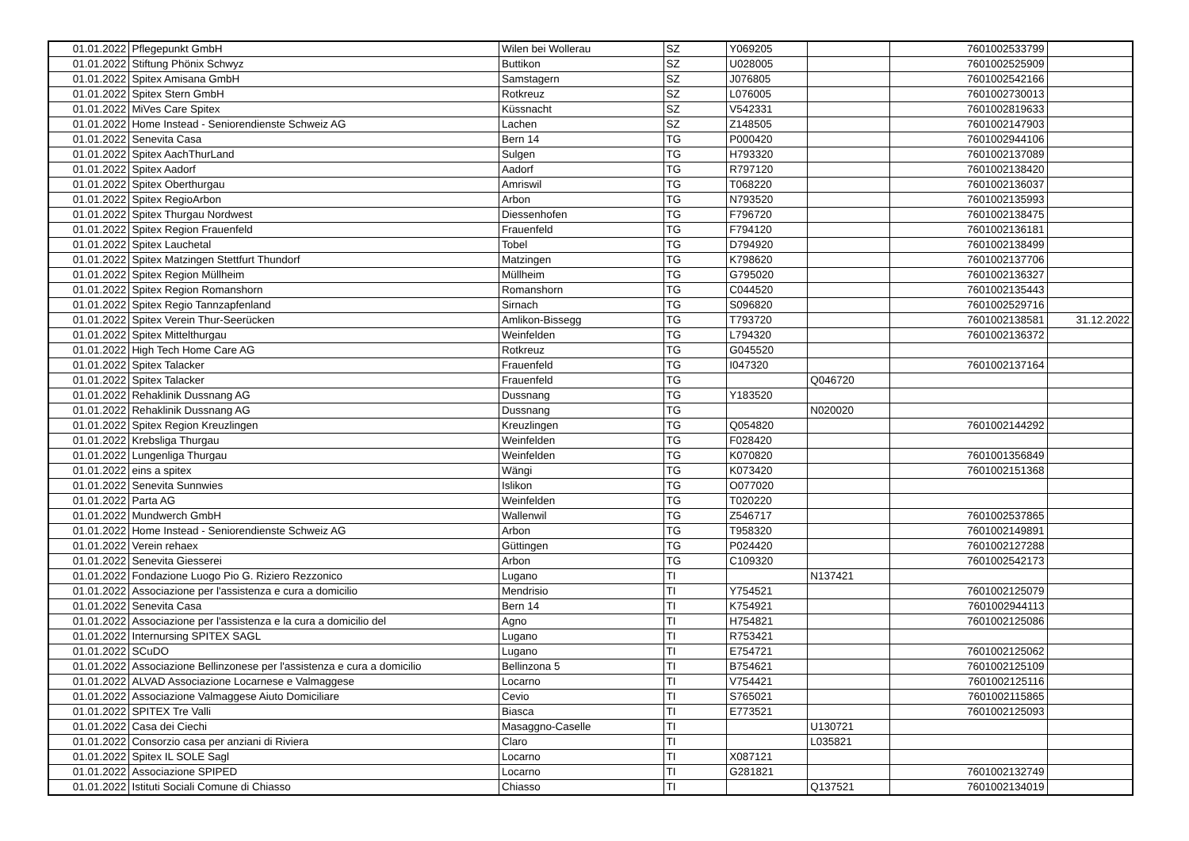| 01.01.2022 | Pflegepunkt GmbH | Wilen bei Wollerau | SZ | Y069205 | | 7601002533799 | |
| 01.01.2022 | Stiftung Phönix Schwyz | Buttikon | SZ | U028005 | | 7601002525909 | |
| 01.01.2022 | Spitex Amisana GmbH | Samstagern | SZ | J076805 | | 7601002542166 | |
| 01.01.2022 | Spitex Stern GmbH | Rotkreuz | SZ | L076005 | | 7601002730013 | |
| 01.01.2022 | MiVes Care Spitex | Küssnacht | SZ | V542331 | | 7601002819633 | |
| 01.01.2022 | Home Instead - Seniorendienste Schweiz AG | Lachen | SZ | Z148505 | | 7601002147903 | |
| 01.01.2022 | Senevita Casa | Bern 14 | TG | P000420 | | 7601002944106 | |
| 01.01.2022 | Spitex AachThurLand | Sulgen | TG | H793320 | | 7601002137089 | |
| 01.01.2022 | Spitex Aadorf | Aadorf | TG | R797120 | | 7601002138420 | |
| 01.01.2022 | Spitex Oberthurgau | Amriswil | TG | T068220 | | 7601002136037 | |
| 01.01.2022 | Spitex RegioArbon | Arbon | TG | N793520 | | 7601002135993 | |
| 01.01.2022 | Spitex Thurgau Nordwest | Diessenhofen | TG | F796720 | | 7601002138475 | |
| 01.01.2022 | Spitex Region Frauenfeld | Frauenfeld | TG | F794120 | | 7601002136181 | |
| 01.01.2022 | Spitex Lauchetal | Tobel | TG | D794920 | | 7601002138499 | |
| 01.01.2022 | Spitex Matzingen Stettfurt Thundorf | Matzingen | TG | K798620 | | 7601002137706 | |
| 01.01.2022 | Spitex Region Müllheim | Müllheim | TG | G795020 | | 7601002136327 | |
| 01.01.2022 | Spitex Region Romanshorn | Romanshorn | TG | C044520 | | 7601002135443 | |
| 01.01.2022 | Spitex Regio Tannzapfenland | Sirnach | TG | S096820 | | 7601002529716 | |
| 01.01.2022 | Spitex Verein Thur-Seerücken | Amlikon-Bissegg | TG | T793720 | | 7601002138581 | 31.12.2022 |
| 01.01.2022 | Spitex Mittelthurgau | Weinfelden | TG | L794320 | | 7601002136372 | |
| 01.01.2022 | High Tech Home Care AG | Rotkreuz | TG | G045520 | | | |
| 01.01.2022 | Spitex Talacker | Frauenfeld | TG | I047320 | | 7601002137164 | |
| 01.01.2022 | Spitex Talacker | Frauenfeld | TG | | Q046720 | | |
| 01.01.2022 | Rehaklinik Dussnang AG | Dussnang | TG | Y183520 | | | |
| 01.01.2022 | Rehaklinik Dussnang AG | Dussnang | TG | | N020020 | | |
| 01.01.2022 | Spitex Region Kreuzlingen | Kreuzlingen | TG | Q054820 | | 7601002144292 | |
| 01.01.2022 | Krebsliga Thurgau | Weinfelden | TG | F028420 | | | |
| 01.01.2022 | Lungenliga Thurgau | Weinfelden | TG | K070820 | | 7601001356849 | |
| 01.01.2022 | eins a spitex | Wängi | TG | K073420 | | 7601002151368 | |
| 01.01.2022 | Senevita Sunnwies | Islikon | TG | O077020 | | | |
| 01.01.2022 | Parta AG | Weinfelden | TG | T020220 | | | |
| 01.01.2022 | Mundwerch GmbH | Wallenwil | TG | Z546717 | | 7601002537865 | |
| 01.01.2022 | Home Instead - Seniorendienste Schweiz AG | Arbon | TG | T958320 | | 7601002149891 | |
| 01.01.2022 | Verein rehaex | Güttingen | TG | P024420 | | 7601002127288 | |
| 01.01.2022 | Senevita Giesserei | Arbon | TG | C109320 | | 7601002542173 | |
| 01.01.2022 | Fondazione Luogo Pio G. Riziero Rezzonico | Lugano | TI | | N137421 | | |
| 01.01.2022 | Associazione per l'assistenza e cura a domicilio | Mendrisio | TI | Y754521 | | 7601002125079 | |
| 01.01.2022 | Senevita Casa | Bern 14 | TI | K754921 | | 7601002944113 | |
| 01.01.2022 | Associazione per l'assistenza e la cura a domicilio del | Agno | TI | H754821 | | 7601002125086 | |
| 01.01.2022 | Internursing SPITEX SAGL | Lugano | TI | R753421 | | | |
| 01.01.2022 | SCuDO | Lugano | TI | E754721 | | 7601002125062 | |
| 01.01.2022 | Associazione Bellinzonese per l'assistenza e cura a domicilio | Bellinzona 5 | TI | B754621 | | 7601002125109 | |
| 01.01.2022 | ALVAD Associazione Locarnese e Valmaggese | Locarno | TI | V754421 | | 7601002125116 | |
| 01.01.2022 | Associazione Valmaggese Aiuto Domiciliare | Cevio | TI | S765021 | | 7601002115865 | |
| 01.01.2022 | SPITEX Tre Valli | Biasca | TI | E773521 | | 7601002125093 | |
| 01.01.2022 | Casa dei Ciechi | Masaggno-Caselle | TI | | U130721 | | |
| 01.01.2022 | Consorzio casa per anziani di Riviera | Claro | TI | | L035821 | | |
| 01.01.2022 | Spitex IL SOLE Sagl | Locarno | TI | X087121 | | | |
| 01.01.2022 | Associazione SPIPED | Locarno | TI | G281821 | | 7601002132749 | |
| 01.01.2022 | Istituti Sociali Comune di Chiasso | Chiasso | TI | | Q137521 | 7601002134019 | |